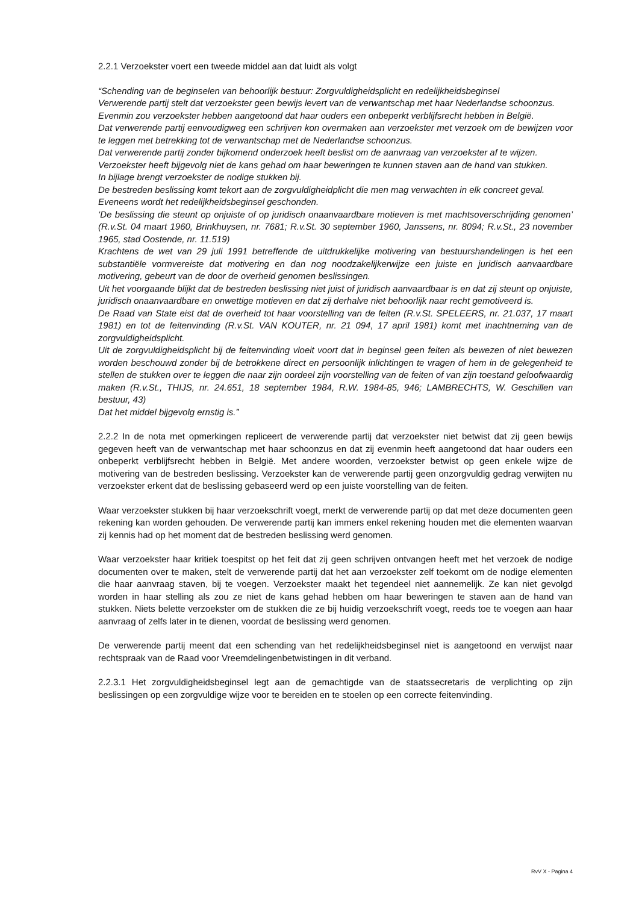2.2.1 Verzoekster voert een tweede middel aan dat luidt als volgt
“Schending van de beginselen van behoorlijk bestuur: Zorgvuldigheidsplicht en redelijkheidsbeginsel
Verwerende partij stelt dat verzoekster geen bewijs levert van de verwantschap met haar Nederlandse schoonzus.
Evenmin zou verzoekster hebben aangetoond dat haar ouders een onbeperkt verblijfsrecht hebben in België.
Dat verwerende partij eenvoudigweg een schrijven kon overmaken aan verzoekster met verzoek om de bewijzen voor te leggen met betrekking tot de verwantschap met de Nederlandse schoonzus.
Dat verwerende partij zonder bijkomend onderzoek heeft beslist om de aanvraag van verzoekster af te wijzen.
Verzoekster heeft bijgevolg niet de kans gehad om haar beweringen te kunnen staven aan de hand van stukken.
In bijlage brengt verzoekster de nodige stukken bij.
De bestreden beslissing komt tekort aan de zorgvuldigheidplicht die men mag verwachten in elk concreet geval.
Eveneens wordt het redelijkheidsbeginsel geschonden.
‘De beslissing die steunt op onjuiste of op juridisch onaanvaardbare motieven is met machtsoverschrijding genomen’ (R.v.St. 04 maart 1960, Brinkhuysen, nr. 7681; R.v.St. 30 september 1960, Janssens, nr. 8094; R.v.St., 23 november 1965, stad Oostende, nr. 11.519)
Krachtens de wet van 29 juli 1991 betreffende de uitdrukkelijke motivering van bestuurshandelingen is het een substantiële vormvereiste dat motivering en dan nog noodzakelijkerwijze een juiste en juridisch aanvaardbare motivering, gebeurt van de door de overheid genomen beslissingen.
Uit het voorgaande blijkt dat de bestreden beslissing niet juist of juridisch aanvaardbaar is en dat zij steunt op onjuiste, juridisch onaanvaardbare en onwettige motieven en dat zij derhalve niet behoorlijk naar recht gemotiveerd is.
De Raad van State eist dat de overheid tot haar voorstelling van de feiten (R.v.St. SPELEERS, nr. 21.037, 17 maart 1981) en tot de feitenvinding (R.v.St. VAN KOUTER, nr. 21 094, 17 april 1981) komt met inachtneming van de zorgvuldigheidsplicht.
Uit de zorgvuldigheidsplicht bij de feitenvinding vloeit voort dat in beginsel geen feiten als bewezen of niet bewezen worden beschouwd zonder bij de betrokkene direct en persoonlijk inlichtingen te vragen of hem in de gelegenheid te stellen de stukken over te leggen die naar zijn oordeel zijn voorstelling van de feiten of van zijn toestand geloofwaardig maken (R.v.St., THIJS, nr. 24.651, 18 september 1984, R.W. 1984-85, 946; LAMBRECHTS, W. Geschillen van bestuur, 43)
Dat het middel bijgevolg ernstig is.”
2.2.2 In de nota met opmerkingen repliceert de verwerende partij dat verzoekster niet betwist dat zij geen bewijs gegeven heeft van de verwantschap met haar schoonzus en dat zij evenmin heeft aangetoond dat haar ouders een onbeperkt verblijfsrecht hebben in België. Met andere woorden, verzoekster betwist op geen enkele wijze de motivering van de bestreden beslissing. Verzoekster kan de verwerende partij geen onzorgvuldig gedrag verwijten nu verzoekster erkent dat de beslissing gebaseerd werd op een juiste voorstelling van de feiten.
Waar verzoekster stukken bij haar verzoekschrift voegt, merkt de verwerende partij op dat met deze documenten geen rekening kan worden gehouden. De verwerende partij kan immers enkel rekening houden met die elementen waarvan zij kennis had op het moment dat de bestreden beslissing werd genomen.
Waar verzoekster haar kritiek toespitst op het feit dat zij geen schrijven ontvangen heeft met het verzoek de nodige documenten over te maken, stelt de verwerende partij dat het aan verzoekster zelf toekomt om de nodige elementen die haar aanvraag staven, bij te voegen. Verzoekster maakt het tegendeel niet aannemelijk. Ze kan niet gevolgd worden in haar stelling als zou ze niet de kans gehad hebben om haar beweringen te staven aan de hand van stukken. Niets belette verzoekster om de stukken die ze bij huidig verzoekschrift voegt, reeds toe te voegen aan haar aanvraag of zelfs later in te dienen, voordat de beslissing werd genomen.
De verwerende partij meent dat een schending van het redelijkheidsbeginsel niet is aangetoond en verwijst naar rechtspraak van de Raad voor Vreemdelingenbetwistingen in dit verband.
2.2.3.1 Het zorgvuldigheidsbeginsel legt aan de gemachtigde van de staatssecretaris de verplichting op zijn beslissingen op een zorgvuldige wijze voor te bereiden en te stoelen op een correcte feitenvinding.
RvV X - Pagina 4